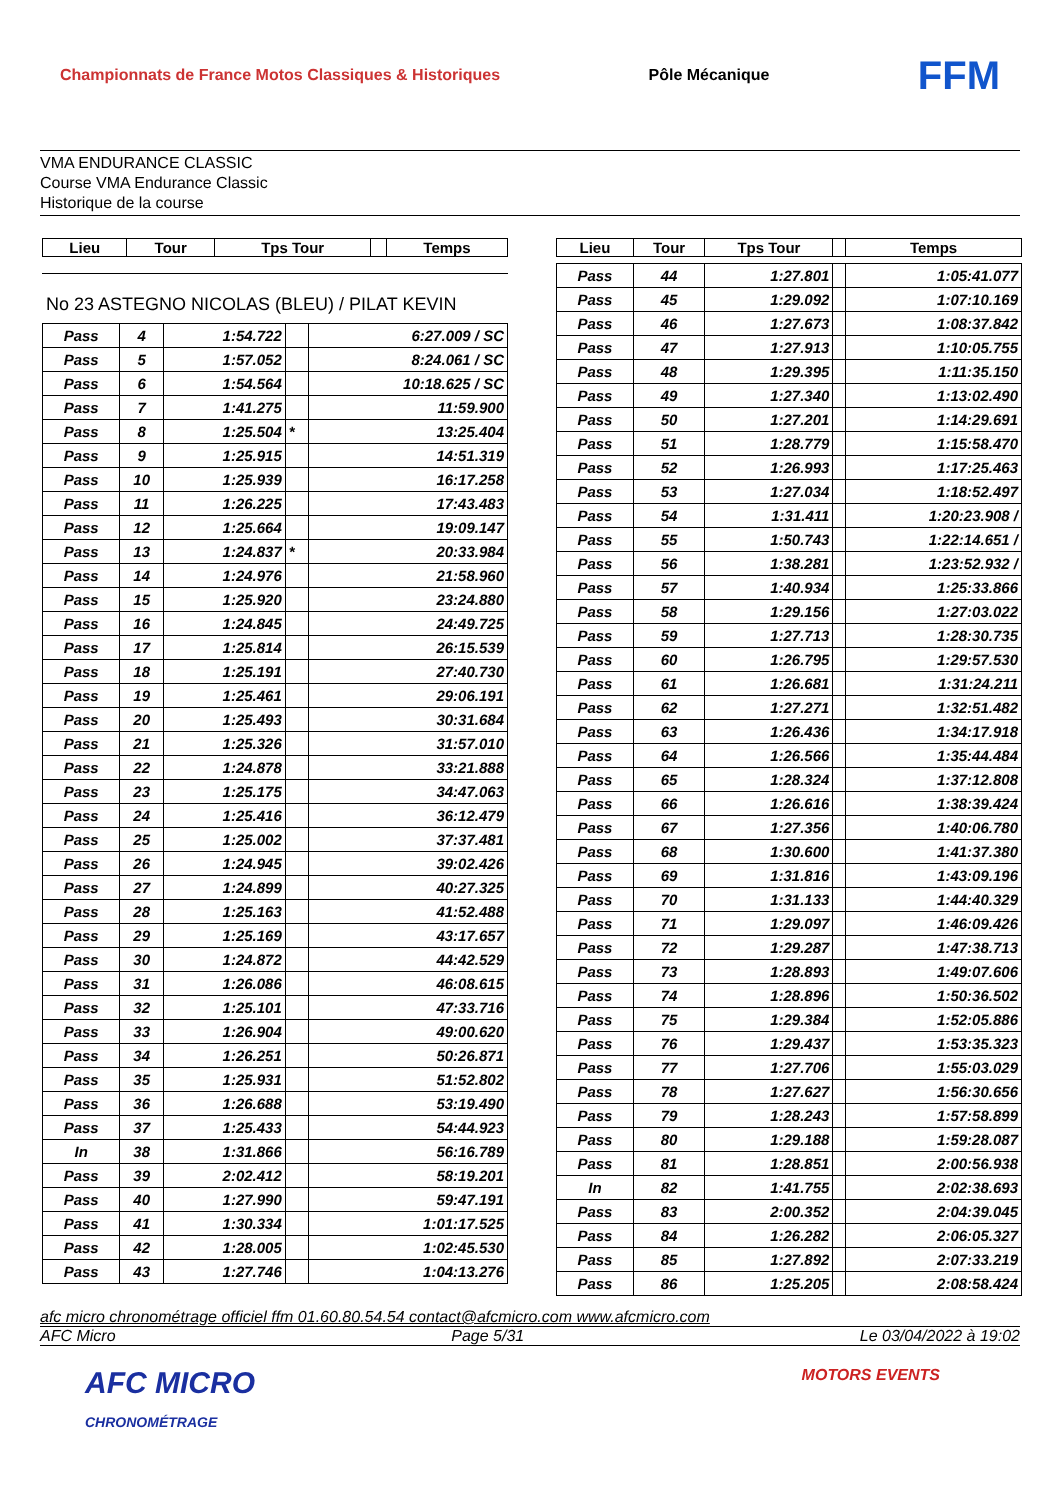Championnats de France Motos Classiques & Historiques Pôle Mécanique FFM
VMA ENDURANCE CLASSIC
Course VMA Endurance Classic
Historique de la course
| Lieu | Tour | Tps Tour | | Temps |
| --- | --- | --- | --- | --- |
No 23 ASTEGNO NICOLAS (BLEU) / PILAT KEVIN
| Pass | 4 | 1:54.722 | | 6:27.009 / SC |
| Pass | 5 | 1:57.052 | | 8:24.061 / SC |
| Pass | 6 | 1:54.564 | | 10:18.625 / SC |
| Pass | 7 | 1:41.275 | | 11:59.900 |
| Pass | 8 | 1:25.504 | * | 13:25.404 |
| Pass | 9 | 1:25.915 | | 14:51.319 |
| Pass | 10 | 1:25.939 | | 16:17.258 |
| Pass | 11 | 1:26.225 | | 17:43.483 |
| Pass | 12 | 1:25.664 | | 19:09.147 |
| Pass | 13 | 1:24.837 | * | 20:33.984 |
| Pass | 14 | 1:24.976 | | 21:58.960 |
| Pass | 15 | 1:25.920 | | 23:24.880 |
| Pass | 16 | 1:24.845 | | 24:49.725 |
| Pass | 17 | 1:25.814 | | 26:15.539 |
| Pass | 18 | 1:25.191 | | 27:40.730 |
| Pass | 19 | 1:25.461 | | 29:06.191 |
| Pass | 20 | 1:25.493 | | 30:31.684 |
| Pass | 21 | 1:25.326 | | 31:57.010 |
| Pass | 22 | 1:24.878 | | 33:21.888 |
| Pass | 23 | 1:25.175 | | 34:47.063 |
| Pass | 24 | 1:25.416 | | 36:12.479 |
| Pass | 25 | 1:25.002 | | 37:37.481 |
| Pass | 26 | 1:24.945 | | 39:02.426 |
| Pass | 27 | 1:24.899 | | 40:27.325 |
| Pass | 28 | 1:25.163 | | 41:52.488 |
| Pass | 29 | 1:25.169 | | 43:17.657 |
| Pass | 30 | 1:24.872 | | 44:42.529 |
| Pass | 31 | 1:26.086 | | 46:08.615 |
| Pass | 32 | 1:25.101 | | 47:33.716 |
| Pass | 33 | 1:26.904 | | 49:00.620 |
| Pass | 34 | 1:26.251 | | 50:26.871 |
| Pass | 35 | 1:25.931 | | 51:52.802 |
| Pass | 36 | 1:26.688 | | 53:19.490 |
| Pass | 37 | 1:25.433 | | 54:44.923 |
| In | 38 | 1:31.866 | | 56:16.789 |
| Pass | 39 | 2:02.412 | | 58:19.201 |
| Pass | 40 | 1:27.990 | | 59:47.191 |
| Pass | 41 | 1:30.334 | | 1:01:17.525 |
| Pass | 42 | 1:28.005 | | 1:02:45.530 |
| Pass | 43 | 1:27.746 | | 1:04:13.276 |
| Lieu | Tour | Tps Tour | | Temps |
| --- | --- | --- | --- | --- |
| Pass | 44 | 1:27.801 | | 1:05:41.077 |
| Pass | 45 | 1:29.092 | | 1:07:10.169 |
| Pass | 46 | 1:27.673 | | 1:08:37.842 |
| Pass | 47 | 1:27.913 | | 1:10:05.755 |
| Pass | 48 | 1:29.395 | | 1:11:35.150 |
| Pass | 49 | 1:27.340 | | 1:13:02.490 |
| Pass | 50 | 1:27.201 | | 1:14:29.691 |
| Pass | 51 | 1:28.779 | | 1:15:58.470 |
| Pass | 52 | 1:26.993 | | 1:17:25.463 |
| Pass | 53 | 1:27.034 | | 1:18:52.497 |
| Pass | 54 | 1:31.411 | | 1:20:23.908 / |
| Pass | 55 | 1:50.743 | | 1:22:14.651 / |
| Pass | 56 | 1:38.281 | | 1:23:52.932 / |
| Pass | 57 | 1:40.934 | | 1:25:33.866 |
| Pass | 58 | 1:29.156 | | 1:27:03.022 |
| Pass | 59 | 1:27.713 | | 1:28:30.735 |
| Pass | 60 | 1:26.795 | | 1:29:57.530 |
| Pass | 61 | 1:26.681 | | 1:31:24.211 |
| Pass | 62 | 1:27.271 | | 1:32:51.482 |
| Pass | 63 | 1:26.436 | | 1:34:17.918 |
| Pass | 64 | 1:26.566 | | 1:35:44.484 |
| Pass | 65 | 1:28.324 | | 1:37:12.808 |
| Pass | 66 | 1:26.616 | | 1:38:39.424 |
| Pass | 67 | 1:27.356 | | 1:40:06.780 |
| Pass | 68 | 1:30.600 | | 1:41:37.380 |
| Pass | 69 | 1:31.816 | | 1:43:09.196 |
| Pass | 70 | 1:31.133 | | 1:44:40.329 |
| Pass | 71 | 1:29.097 | | 1:46:09.426 |
| Pass | 72 | 1:29.287 | | 1:47:38.713 |
| Pass | 73 | 1:28.893 | | 1:49:07.606 |
| Pass | 74 | 1:28.896 | | 1:50:36.502 |
| Pass | 75 | 1:29.384 | | 1:52:05.886 |
| Pass | 76 | 1:29.437 | | 1:53:35.323 |
| Pass | 77 | 1:27.706 | | 1:55:03.029 |
| Pass | 78 | 1:27.627 | | 1:56:30.656 |
| Pass | 79 | 1:28.243 | | 1:57:58.899 |
| Pass | 80 | 1:29.188 | | 1:59:28.087 |
| Pass | 81 | 1:28.851 | | 2:00:56.938 |
| In | 82 | 1:41.755 | | 2:02:38.693 |
| Pass | 83 | 2:00.352 | | 2:04:39.045 |
| Pass | 84 | 1:26.282 | | 2:06:05.327 |
| Pass | 85 | 1:27.892 | | 2:07:33.219 |
| Pass | 86 | 1:25.205 | | 2:08:58.424 |
afc micro chronométrage officiel ffm 01.60.80.54.54 contact@afcmicro.com www.afcmicro.com
AFC Micro Page 5/31 Le 03/04/2022 à 19:02
AFC MICRO
CHRONOMÉTRAGE MOTORS EVENTS